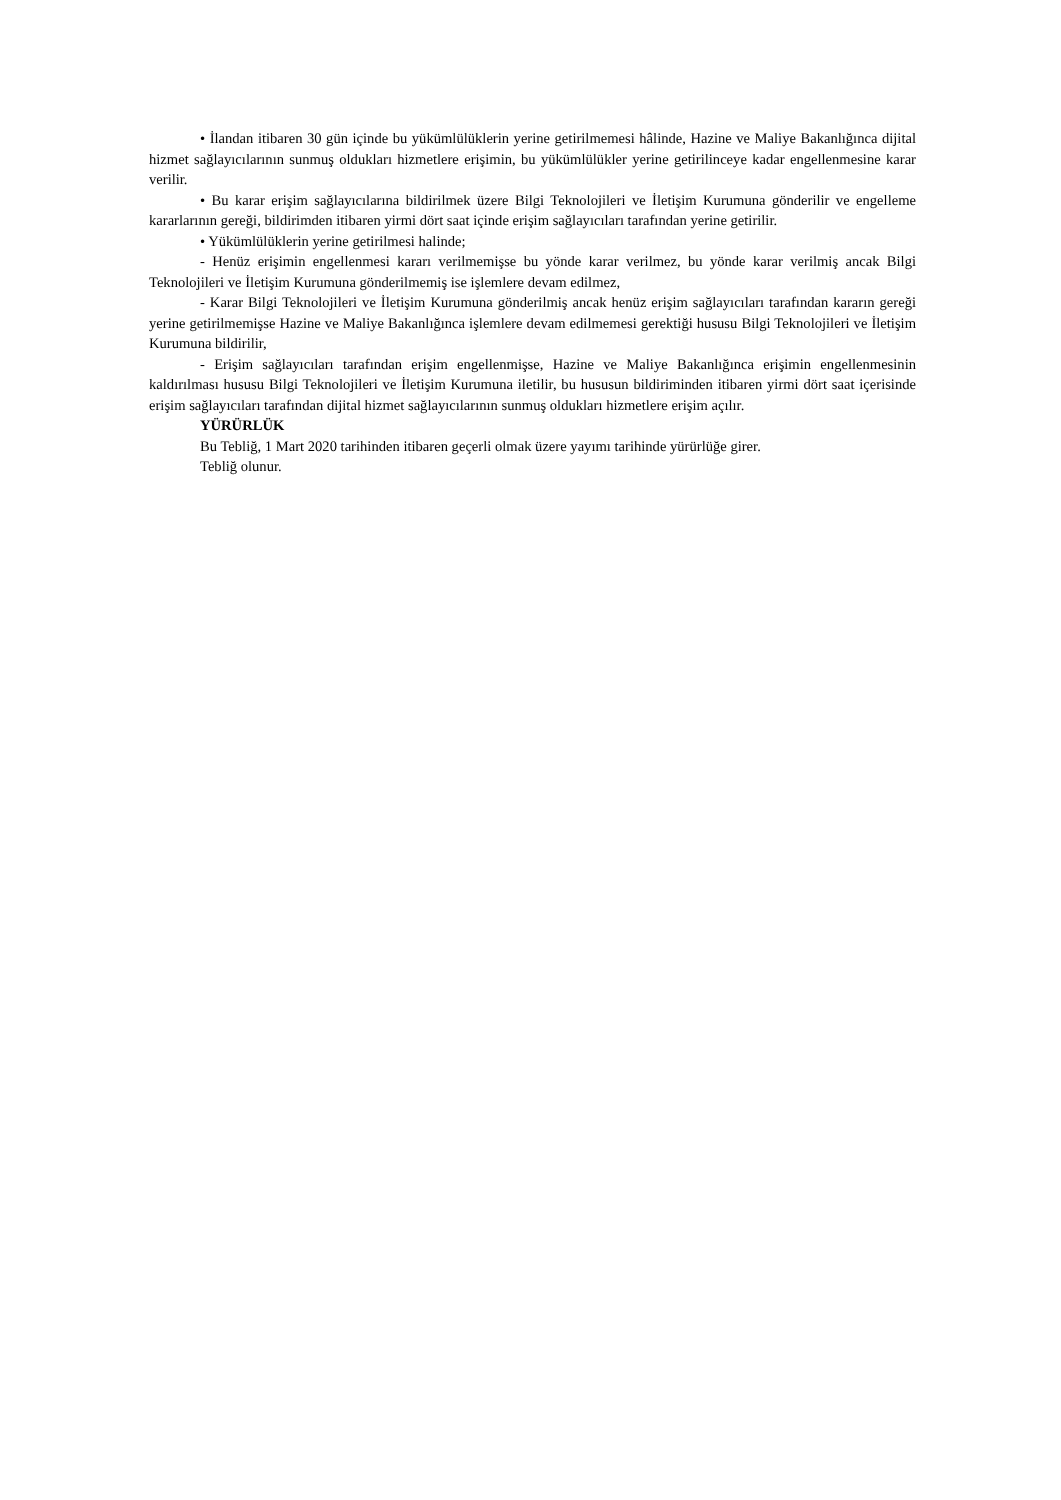• İlandan itibaren 30 gün içinde bu yükümlülüklerin yerine getirilmemesi hâlinde, Hazine ve Maliye Bakanlığınca dijital hizmet sağlayıcılarının sunmuş oldukları hizmetlere erişimin, bu yükümlülükler yerine getirilinceye kadar engellenmesine karar verilir.
• Bu karar erişim sağlayıcılarına bildirilmek üzere Bilgi Teknolojileri ve İletişim Kurumuna gönderilir ve engelleme kararlarının gereği, bildirimden itibaren yirmi dört saat içinde erişim sağlayıcıları tarafından yerine getirilir.
• Yükümlülüklerin yerine getirilmesi halinde;
- Henüz erişimin engellenmesi kararı verilmemişse bu yönde karar verilmez, bu yönde karar verilmiş ancak Bilgi Teknolojileri ve İletişim Kurumuna gönderilmemiş ise işlemlere devam edilmez,
- Karar Bilgi Teknolojileri ve İletişim Kurumuna gönderilmiş ancak henüz erişim sağlayıcıları tarafından kararın gereği yerine getirilmemişse Hazine ve Maliye Bakanlığınca işlemlere devam edilmemesi gerektiği hususu Bilgi Teknolojileri ve İletişim Kurumuna bildirilir,
- Erişim sağlayıcıları tarafından erişim engellenmişse, Hazine ve Maliye Bakanlığınca erişimin engellenmesinin kaldırılması hususu Bilgi Teknolojileri ve İletişim Kurumuna iletilir, bu hususun bildiriminden itibaren yirmi dört saat içerisinde erişim sağlayıcıları tarafından dijital hizmet sağlayıcılarının sunmuş oldukları hizmetlere erişim açılır.
YÜRÜRLÜK
Bu Tebliğ, 1 Mart 2020 tarihinden itibaren geçerli olmak üzere yayımı tarihinde yürürlüğe girer.
Tebliğ olunur.